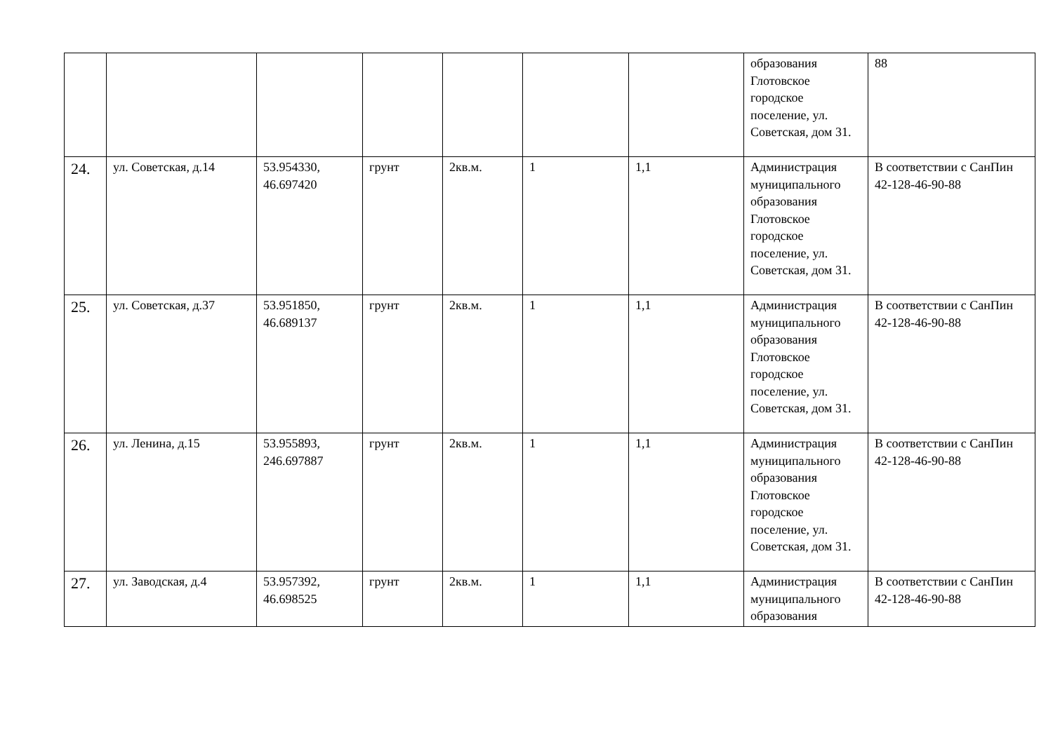| | | | | | | | образования Глотовское городское поселение, ул. Советская, дом 31. | 88 |
| 24. | ул. Советская, д.14 | 53.954330, 46.697420 | грунт | 2кв.м. | 1 | 1,1 | Администрация муниципального образования Глотовское городское поселение, ул. Советская, дом 31. | В соответствии с СанПин 42-128-46-90-88 |
| 25. | ул. Советская, д.37 | 53.951850, 46.689137 | грунт | 2кв.м. | 1 | 1,1 | Администрация муниципального образования Глотовское городское поселение, ул. Советская, дом 31. | В соответствии с СанПин 42-128-46-90-88 |
| 26. | ул. Ленина, д.15 | 53.955893, 246.697887 | грунт | 2кв.м. | 1 | 1,1 | Администрация муниципального образования Глотовское городское поселение, ул. Советская, дом 31. | В соответствии с СанПин 42-128-46-90-88 |
| 27. | ул. Заводская, д.4 | 53.957392, 46.698525 | грунт | 2кв.м. | 1 | 1,1 | Администрация муниципального образования | В соответствии с СанПин 42-128-46-90-88 |